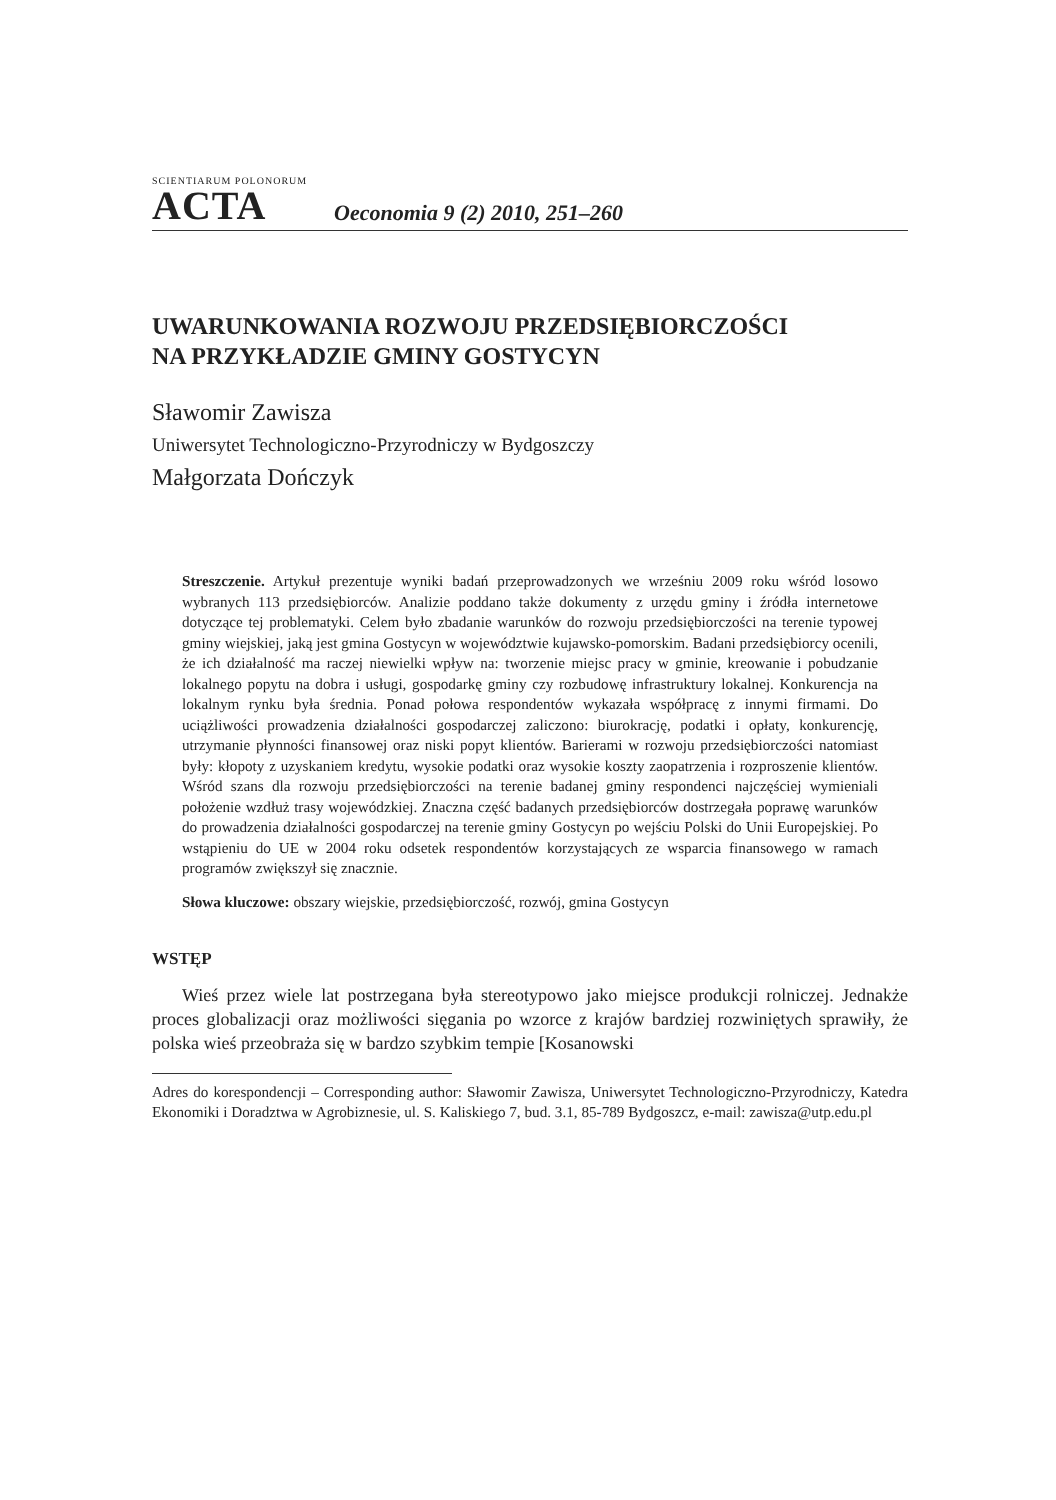SCIENTIARUM POLONORUM
ACTA
Oeconomia 9 (2) 2010, 251–260
UWARUNKOWANIA ROZWOJU PRZEDSIĘBIORCZOŚCI
NA PRZYKŁADZIE GMINY GOSTYCYN
Sławomir Zawisza
Uniwersytet Technologiczno-Przyrodniczy w Bydgoszczy
Małgorzata Dończyk
Streszczenie. Artykuł prezentuje wyniki badań przeprowadzonych we wrześniu 2009 roku wśród losowo wybranych 113 przedsiębiorców. Analizie poddano także dokumenty z urzędu gminy i źródła internetowe dotyczące tej problematyki. Celem było zbadanie warunków do rozwoju przedsiębiorczości na terenie typowej gminy wiejskiej, jaką jest gmina Gostycyn w województwie kujawsko-pomorskim. Badani przedsiębiorcy ocenili, że ich działalność ma raczej niewielki wpływ na: tworzenie miejsc pracy w gminie, kreowanie i pobudzanie lokalnego popytu na dobra i usługi, gospodarkę gminy czy rozbudowę infrastruktury lokalnej. Konkurencja na lokalnym rynku była średnia. Ponad połowa respondentów wykazała współpracę z innymi firmami. Do uciążliwości prowadzenia działalności gospodarczej zaliczono: biurokrację, podatki i opłaty, konkurencję, utrzymanie płynności finansowej oraz niski popyt klientów. Barierami w rozwoju przedsiębiorczości natomiast były: kłopoty z uzyskaniem kredytu, wysokie podatki oraz wysokie koszty zaopatrzenia i rozproszenie klientów. Wśród szans dla rozwoju przedsiębiorczości na terenie badanej gminy respondenci najczęściej wymieniali położenie wzdłuż trasy wojewódzkiej. Znaczna część badanych przedsiębiorców dostrzegała poprawę warunków do prowadzenia działalności gospodarczej na terenie gminy Gostycyn po wejściu Polski do Unii Europejskiej. Po wstąpieniu do UE w 2004 roku odsetek respondentów korzystających ze wsparcia finansowego w ramach programów zwiększył się znacznie.
Słowa kluczowe: obszary wiejskie, przedsiębiorczość, rozwój, gmina Gostycyn
WSTĘP
Wieś przez wiele lat postrzegana była stereotypowo jako miejsce produkcji rolniczej. Jednakże proces globalizacji oraz możliwości sięgania po wzorce z krajów bardziej rozwiniętych sprawiły, że polska wieś przeobraża się w bardzo szybkim tempie [Kosanowski
Adres do korespondencji – Corresponding author: Sławomir Zawisza, Uniwersytet Technologiczno-Przyrodniczy, Katedra Ekonomiki i Doradztwa w Agrobiznesie, ul. S. Kaliskiego 7, bud. 3.1, 85-789 Bydgoszcz, e-mail: zawisza@utp.edu.pl